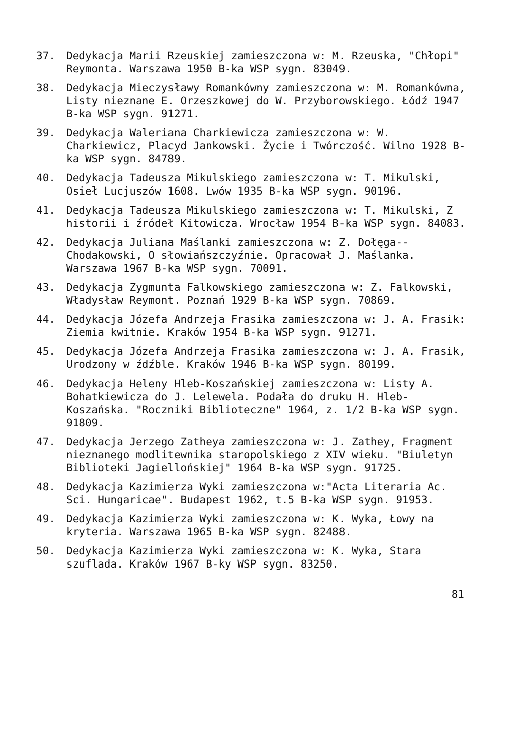37. Dedykacja Marii Rzeuskiej zamieszczona w: M. Rzeuska, "Chłopi" Reymonta. Warszawa 1950 B-ka WSP sygn. 83049.
38. Dedykacja Mieczysławy Romankówny zamieszczona w: M. Romankówna, Listy nieznane E. Orzeszkowej do W. Przyborowskiego. Łódź 1947 B-ka WSP sygn. 91271.
39. Dedykacja Waleriana Charkiewicza zamieszczona w: W. Charkiewicz, Placyd Jankowski. Życie i Twórczość. Wilno 1928 B-ka WSP sygn. 84789.
40. Dedykacja Tadeusza Mikulskiego zamieszczona w: T. Mikulski, Osieł Lucjuszów 1608. Lwów 1935 B-ka WSP sygn. 90196.
41. Dedykacja Tadeusza Mikulskiego zamieszczona w: T. Mikulski, Z historii i źródeł Kitowicza. Wrocław 1954 B-ka WSP sygn. 84083.
42. Dedykacja Juliana Maślanki zamieszczona w: Z. Dołęga--Chodakowski, O słowiańszczyźnie. Opracował J. Maślanka. Warszawa 1967 B-ka WSP sygn. 70091.
43. Dedykacja Zygmunta Falkowskiego zamieszczona w: Z. Falkowski, Władysław Reymont. Poznań 1929 B-ka WSP sygn. 70869.
44. Dedykacja Józefa Andrzeja Frasika zamieszczona w: J. A. Frasik: Ziemia kwitnie. Kraków 1954 B-ka WSP sygn. 91271.
45. Dedykacja Józefa Andrzeja Frasika zamieszczona w: J. A. Frasik, Urodzony w źdźble. Kraków 1946 B-ka WSP sygn. 80199.
46. Dedykacja Heleny Hleb-Koszańskiej zamieszczona w: Listy A. Bohatkiewicza do J. Lelewela. Podała do druku H. Hleb-Koszańska. "Roczniki Biblioteczne" 1964, z. 1/2 B-ka WSP sygn. 91809.
47. Dedykacja Jerzego Zatheya zamieszczona w: J. Zathey, Fragment nieznanego modlitewnika staropolskiego z XIV wieku. "Biuletyn Biblioteki Jagiellońskiej" 1964 B-ka WSP sygn. 91725.
48. Dedykacja Kazimierza Wyki zamieszczona w:"Acta Literaria Ac. Sci. Hungaricae". Budapest 1962, t.5 B-ka WSP sygn. 91953.
49. Dedykacja Kazimierza Wyki zamieszczona w: K. Wyka, Łowy na kryteria. Warszawa 1965 B-ka WSP sygn. 82488.
50. Dedykacja Kazimierza Wyki zamieszczona w: K. Wyka, Stara szuflada. Kraków 1967 B-ky WSP sygn. 83250.
81